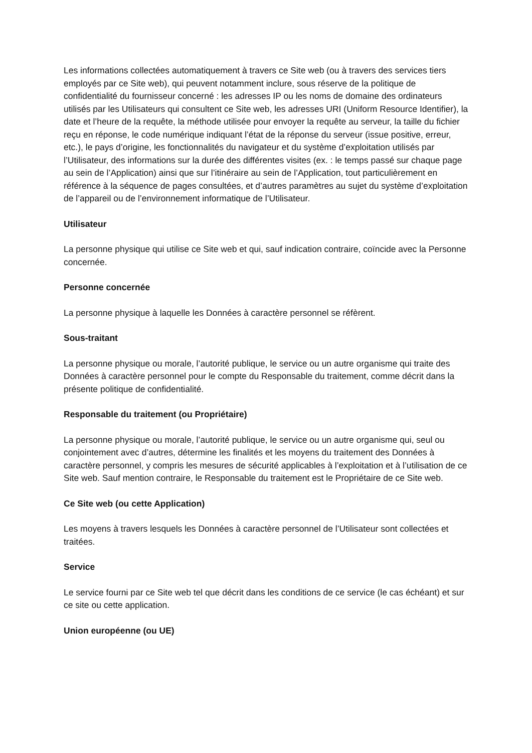Les informations collectées automatiquement à travers ce Site web (ou à travers des services tiers employés par ce Site web), qui peuvent notamment inclure, sous réserve de la politique de confidentialité du fournisseur concerné : les adresses IP ou les noms de domaine des ordinateurs utilisés par les Utilisateurs qui consultent ce Site web, les adresses URI (Uniform Resource Identifier), la date et l’heure de la requête, la méthode utilisée pour envoyer la requête au serveur, la taille du fichier reçu en réponse, le code numérique indiquant l’état de la réponse du serveur (issue positive, erreur, etc.), le pays d’origine, les fonctionnalités du navigateur et du système d’exploitation utilisés par l’Utilisateur, des informations sur la durée des différentes visites (ex. : le temps passé sur chaque page au sein de l’Application) ainsi que sur l’itinéraire au sein de l’Application, tout particulièrement en référence à la séquence de pages consultées, et d’autres paramètres au sujet du système d’exploitation de l’appareil ou de l’environnement informatique de l’Utilisateur.
Utilisateur
La personne physique qui utilise ce Site web et qui, sauf indication contraire, coïncide avec la Personne concernée.
Personne concernée
La personne physique à laquelle les Données à caractère personnel se réfèrent.
Sous-traitant
La personne physique ou morale, l’autorité publique, le service ou un autre organisme qui traite des Données à caractère personnel pour le compte du Responsable du traitement, comme décrit dans la présente politique de confidentialité.
Responsable du traitement (ou Propriétaire)
La personne physique ou morale, l’autorité publique, le service ou un autre organisme qui, seul ou conjointement avec d’autres, détermine les finalités et les moyens du traitement des Données à caractère personnel, y compris les mesures de sécurité applicables à l’exploitation et à l’utilisation de ce Site web. Sauf mention contraire, le Responsable du traitement est le Propriétaire de ce Site web.
Ce Site web (ou cette Application)
Les moyens à travers lesquels les Données à caractère personnel de l’Utilisateur sont collectées et traitées.
Service
Le service fourni par ce Site web tel que décrit dans les conditions de ce service (le cas échéant) et sur ce site ou cette application.
Union européenne (ou UE)